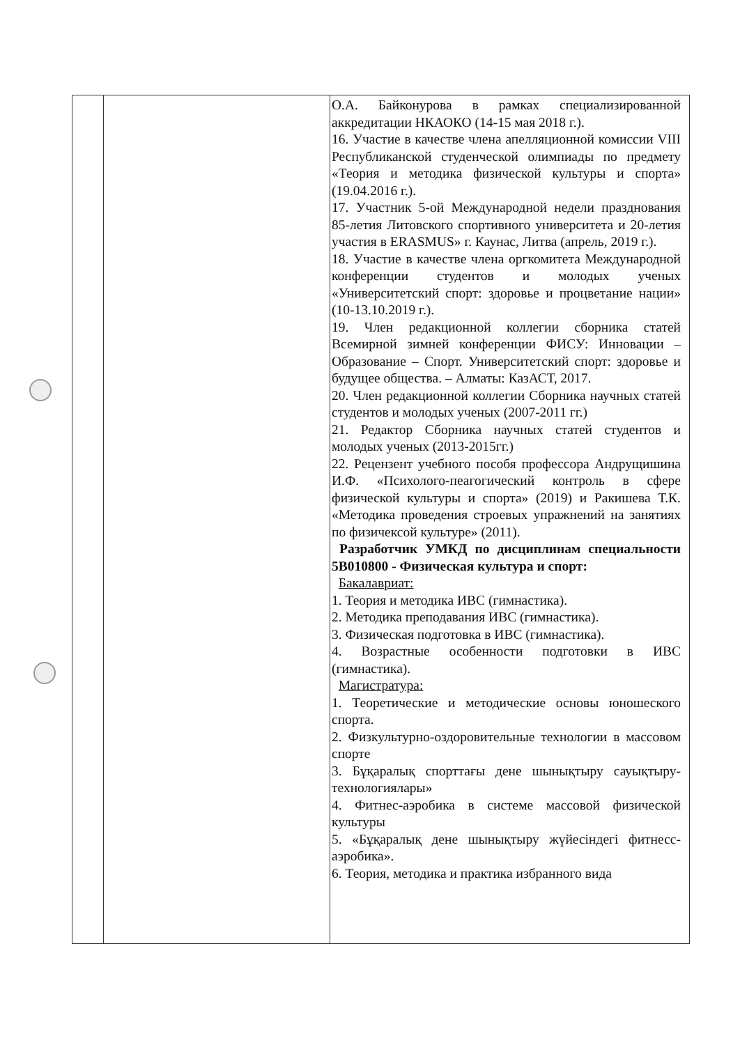| | | О.А. Байконурова в рамках специализированной аккредитации НКАОКО (14-15 мая 2018 г.). 16. Участие в качестве члена апелляционной комиссии VIII Республиканской студенческой олимпиады по предмету «Теория и методика физической культуры и спорта» (19.04.2016 г.). 17. Участник 5-ой Международной недели празднования 85-летия Литовского спортивного университета и 20-летия участия в ERASMUS» г. Каунас, Литва (апрель, 2019 г.). 18. Участие в качестве члена оргкомитета Международной конференции студентов и молодых ученых «Университетский спорт: здоровье и процветание нации» (10-13.10.2019 г.). 19. Член редакционной коллегии сборника статей Всемирной зимней конференции ФИСУ: Инновации – Образование – Спорт. Университетский спорт: здоровье и будущее общества. – Алматы: КазАСТ, 2017. 20. Член редакционной коллегии Сборника научных статей студентов и молодых ученых (2007-2011 гг.) 21. Редактор Сборника научных статей студентов и молодых ученых (2013-2015гг.) 22. Рецензент учебного пособя профессора Андрущишина И.Ф. «Психолого-пеагогический контроль в сфере физической культуры и спорта» (2019) и Ракишева Т.К. «Методика проведения строевых упражнений на занятиях по физичексой культуре» (2011). Разработчик УМКД по дисциплинам специальности 5В010800 - Физическая культура и спорт: Бакалавриат: 1. Теория и методика ИВС (гимнастика). 2. Методика преподавания ИВС (гимнастика). 3. Физическая подготовка в ИВС (гимнастика). 4. Возрастные особенности подготовки в ИВС (гимнастика). Магистратура: 1. Теоретические и методические основы юношеского спорта. 2. Физкультурно-оздоровительные технологии в массовом спорте 3. Бұқаралық спорттағы дене шынықтыру сауықтыру-технологиялары» 4. Фитнес-аэробика в системе массовой физической культуры 5. «Бұқаралық дене шынықтыру жүйесіндегі фитнесс-аэробика». 6. Теория, методика и практика избранного вида |